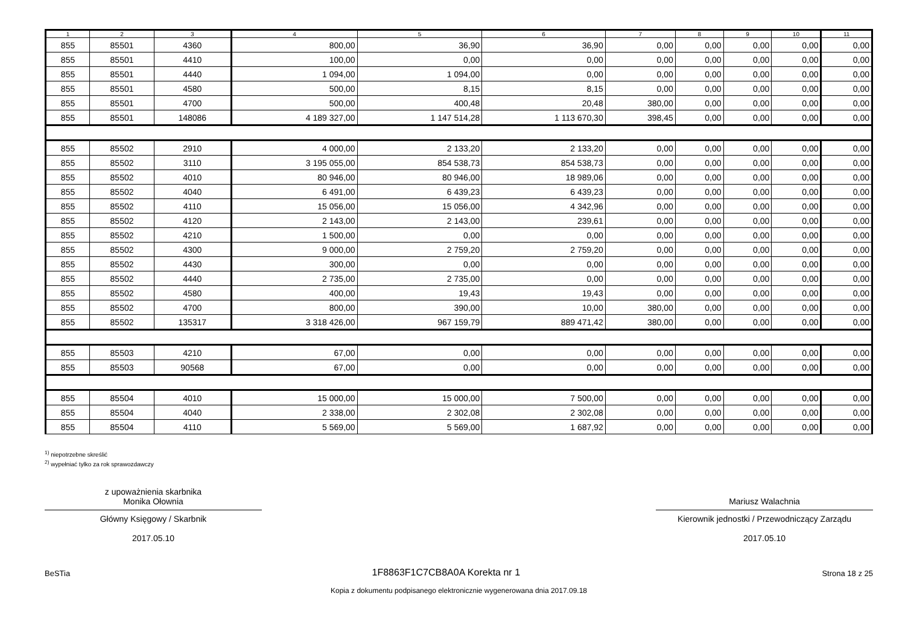| 1 | 2 | 3 | 4 | 5 | 6 | 7 | 8 | 9 | 10 | 11 |
| --- | --- | --- | --- | --- | --- | --- | --- | --- | --- | --- |
| 855 | 85501 | 4360 | 800,00 | 36,90 | 36,90 | 0,00 | 0,00 | 0,00 | 0,00 | 0,00 |
| 855 | 85501 | 4410 | 100,00 | 0,00 | 0,00 | 0,00 | 0,00 | 0,00 | 0,00 | 0,00 |
| 855 | 85501 | 4440 | 1 094,00 | 1 094,00 | 0,00 | 0,00 | 0,00 | 0,00 | 0,00 | 0,00 |
| 855 | 85501 | 4580 | 500,00 | 8,15 | 8,15 | 0,00 | 0,00 | 0,00 | 0,00 | 0,00 |
| 855 | 85501 | 4700 | 500,00 | 400,48 | 20,48 | 380,00 | 0,00 | 0,00 | 0,00 | 0,00 |
| 855 | 85501 | 148086 | 4 189 327,00 | 1 147 514,28 | 1 113 670,30 | 398,45 | 0,00 | 0,00 | 0,00 | 0,00 |
| 855 | 85502 | 2910 | 4 000,00 | 2 133,20 | 2 133,20 | 0,00 | 0,00 | 0,00 | 0,00 | 0,00 |
| 855 | 85502 | 3110 | 3 195 055,00 | 854 538,73 | 854 538,73 | 0,00 | 0,00 | 0,00 | 0,00 | 0,00 |
| 855 | 85502 | 4010 | 80 946,00 | 80 946,00 | 18 989,06 | 0,00 | 0,00 | 0,00 | 0,00 | 0,00 |
| 855 | 85502 | 4040 | 6 491,00 | 6 439,23 | 6 439,23 | 0,00 | 0,00 | 0,00 | 0,00 | 0,00 |
| 855 | 85502 | 4110 | 15 056,00 | 15 056,00 | 4 342,96 | 0,00 | 0,00 | 0,00 | 0,00 | 0,00 |
| 855 | 85502 | 4120 | 2 143,00 | 2 143,00 | 239,61 | 0,00 | 0,00 | 0,00 | 0,00 | 0,00 |
| 855 | 85502 | 4210 | 1 500,00 | 0,00 | 0,00 | 0,00 | 0,00 | 0,00 | 0,00 | 0,00 |
| 855 | 85502 | 4300 | 9 000,00 | 2 759,20 | 2 759,20 | 0,00 | 0,00 | 0,00 | 0,00 | 0,00 |
| 855 | 85502 | 4430 | 300,00 | 0,00 | 0,00 | 0,00 | 0,00 | 0,00 | 0,00 | 0,00 |
| 855 | 85502 | 4440 | 2 735,00 | 2 735,00 | 0,00 | 0,00 | 0,00 | 0,00 | 0,00 | 0,00 |
| 855 | 85502 | 4580 | 400,00 | 19,43 | 19,43 | 0,00 | 0,00 | 0,00 | 0,00 | 0,00 |
| 855 | 85502 | 4700 | 800,00 | 390,00 | 10,00 | 380,00 | 0,00 | 0,00 | 0,00 | 0,00 |
| 855 | 85502 | 135317 | 3 318 426,00 | 967 159,79 | 889 471,42 | 380,00 | 0,00 | 0,00 | 0,00 | 0,00 |
| 855 | 85503 | 4210 | 67,00 | 0,00 | 0,00 | 0,00 | 0,00 | 0,00 | 0,00 | 0,00 |
| 855 | 85503 | 90568 | 67,00 | 0,00 | 0,00 | 0,00 | 0,00 | 0,00 | 0,00 | 0,00 |
| 855 | 85504 | 4010 | 15 000,00 | 15 000,00 | 7 500,00 | 0,00 | 0,00 | 0,00 | 0,00 | 0,00 |
| 855 | 85504 | 4040 | 2 338,00 | 2 302,08 | 2 302,08 | 0,00 | 0,00 | 0,00 | 0,00 | 0,00 |
| 855 | 85504 | 4110 | 5 569,00 | 5 569,00 | 1 687,92 | 0,00 | 0,00 | 0,00 | 0,00 | 0,00 |
<sup>1)</sup> niepotrzebne skreślić
<sup>2)</sup> wypełniać tylko za rok sprawozdawczy
z upoważnienia skarbnika
Monika Ołownia
Główny Księgowy / Skarbnik
2017.05.10
Mariusz Walachnia
Kierownik jednostki / Przewodniczący Zarządu
2017.05.10
BeSTia 1F8863F1C7CB8A0A Korekta nr 1 Strona 18 z 25
Kopia z dokumentu podpisanego elektronicznie wygenerowana dnia 2017.09.18